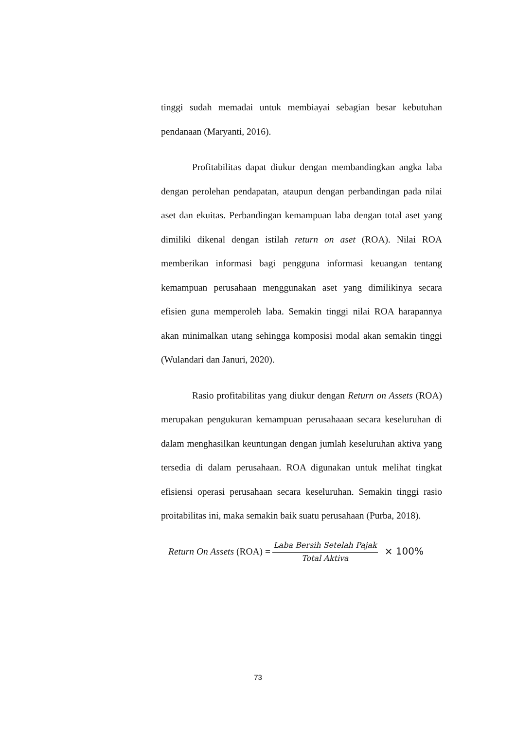tinggi sudah memadai untuk membiayai sebagian besar kebutuhan pendanaan (Maryanti, 2016).
Profitabilitas dapat diukur dengan membandingkan angka laba dengan perolehan pendapatan, ataupun dengan perbandingan pada nilai aset dan ekuitas. Perbandingan kemampuan laba dengan total aset yang dimiliki dikenal dengan istilah return on aset (ROA). Nilai ROA memberikan informasi bagi pengguna informasi keuangan tentang kemampuan perusahaan menggunakan aset yang dimilikinya secara efisien guna memperoleh laba. Semakin tinggi nilai ROA harapannya akan minimalkan utang sehingga komposisi modal akan semakin tinggi (Wulandari dan Januri, 2020).
Rasio profitabilitas yang diukur dengan Return on Assets (ROA) merupakan pengukuran kemampuan perusahaaan secara keseluruhan di dalam menghasilkan keuntungan dengan jumlah keseluruhan aktiva yang tersedia di dalam perusahaan. ROA digunakan untuk melihat tingkat efisiensi operasi perusahaan secara keseluruhan. Semakin tinggi rasio proitabilitas ini, maka semakin baik suatu perusahaan (Purba, 2018).
Return On Assets (ROA) = Laba Bersih Setelah Pajak Total Aktiva × 100%
73